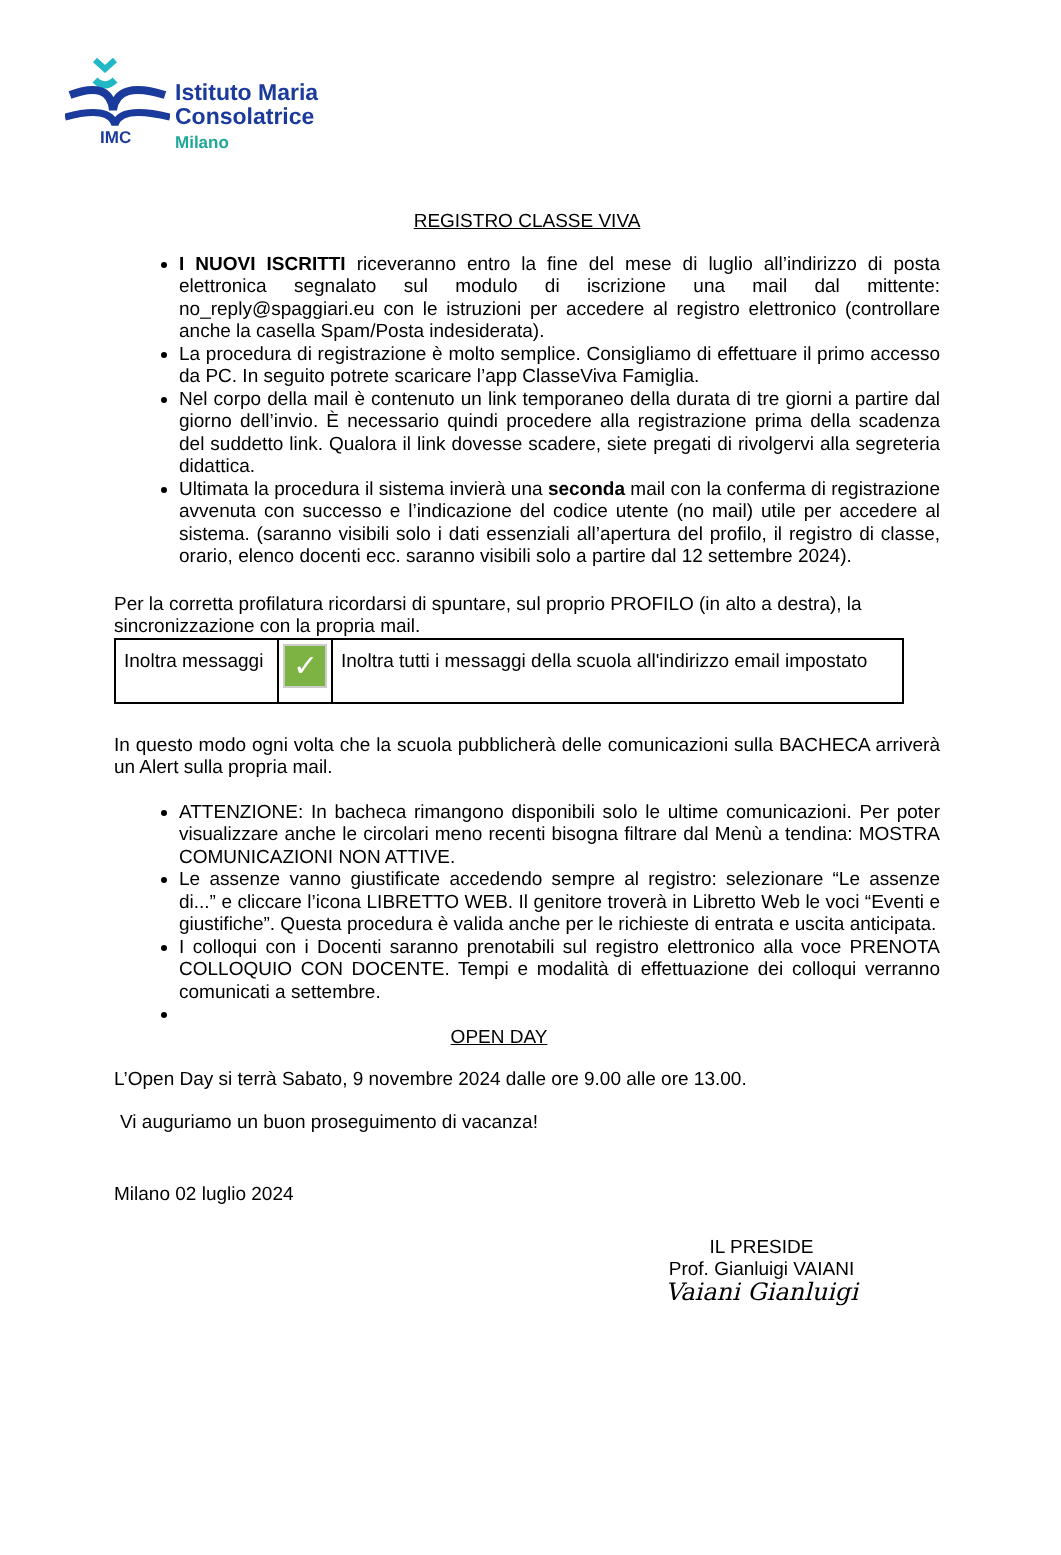IMC
Istituto Maria
Consolatrice
Milano
REGISTRO CLASSE VIVA
I NUOVI ISCRITTI riceveranno entro la fine del mese di luglio all’indirizzo di posta elettronica segnalato sul modulo di iscrizione una mail dal mittente: no_reply@spaggiari.eu con le istruzioni per accedere al registro elettronico (controllare anche la casella Spam/Posta indesiderata).
La procedura di registrazione è molto semplice. Consigliamo di effettuare il primo accesso da PC. In seguito potrete scaricare l’app ClasseViva Famiglia.
Nel corpo della mail è contenuto un link temporaneo della durata di tre giorni a partire dal giorno dell’invio. È necessario quindi procedere alla registrazione prima della scadenza del suddetto link. Qualora il link dovesse scadere, siete pregati di rivolgervi alla segreteria didattica.
Ultimata la procedura il sistema invierà una seconda mail con la conferma di registrazione avvenuta con successo e l’indicazione del codice utente (no mail) utile per accedere al sistema. (saranno visibili solo i dati essenziali all’apertura del profilo, il registro di classe, orario, elenco docenti ecc. saranno visibili solo a partire dal 12 settembre 2024).
Per la corretta profilatura ricordarsi di spuntare, sul proprio PROFILO (in alto a destra), la sincronizzazione con la propria mail.
| Inoltra messaggi | ✓ | Inoltra tutti i messaggi della scuola all'indirizzo email impostato |
In questo modo ogni volta che la scuola pubblicherà delle comunicazioni sulla BACHECA arriverà un Alert sulla propria mail.
ATTENZIONE: In bacheca rimangono disponibili solo le ultime comunicazioni. Per poter visualizzare anche le circolari meno recenti bisogna filtrare dal Menù a tendina: MOSTRA COMUNICAZIONI NON ATTIVE.
Le assenze vanno giustificate accedendo sempre al registro: selezionare “Le assenze di...” e cliccare l’icona LIBRETTO WEB. Il genitore troverà in Libretto Web le voci “Eventi e giustifiche”. Questa procedura è valida anche per le richieste di entrata e uscita anticipata.
I colloqui con i Docenti saranno prenotabili sul registro elettronico alla voce PRENOTA COLLOQUIO CON DOCENTE. Tempi e modalità di effettuazione dei colloqui verranno comunicati a settembre.
OPEN DAY
L’Open Day si terrà Sabato, 9 novembre 2024 dalle ore 9.00 alle ore 13.00.
Vi auguriamo un buon proseguimento di vacanza!
Milano 02 luglio 2024
IL PRESIDE
Prof. Gianluigi VAIANI
Vaiani Gianluigi